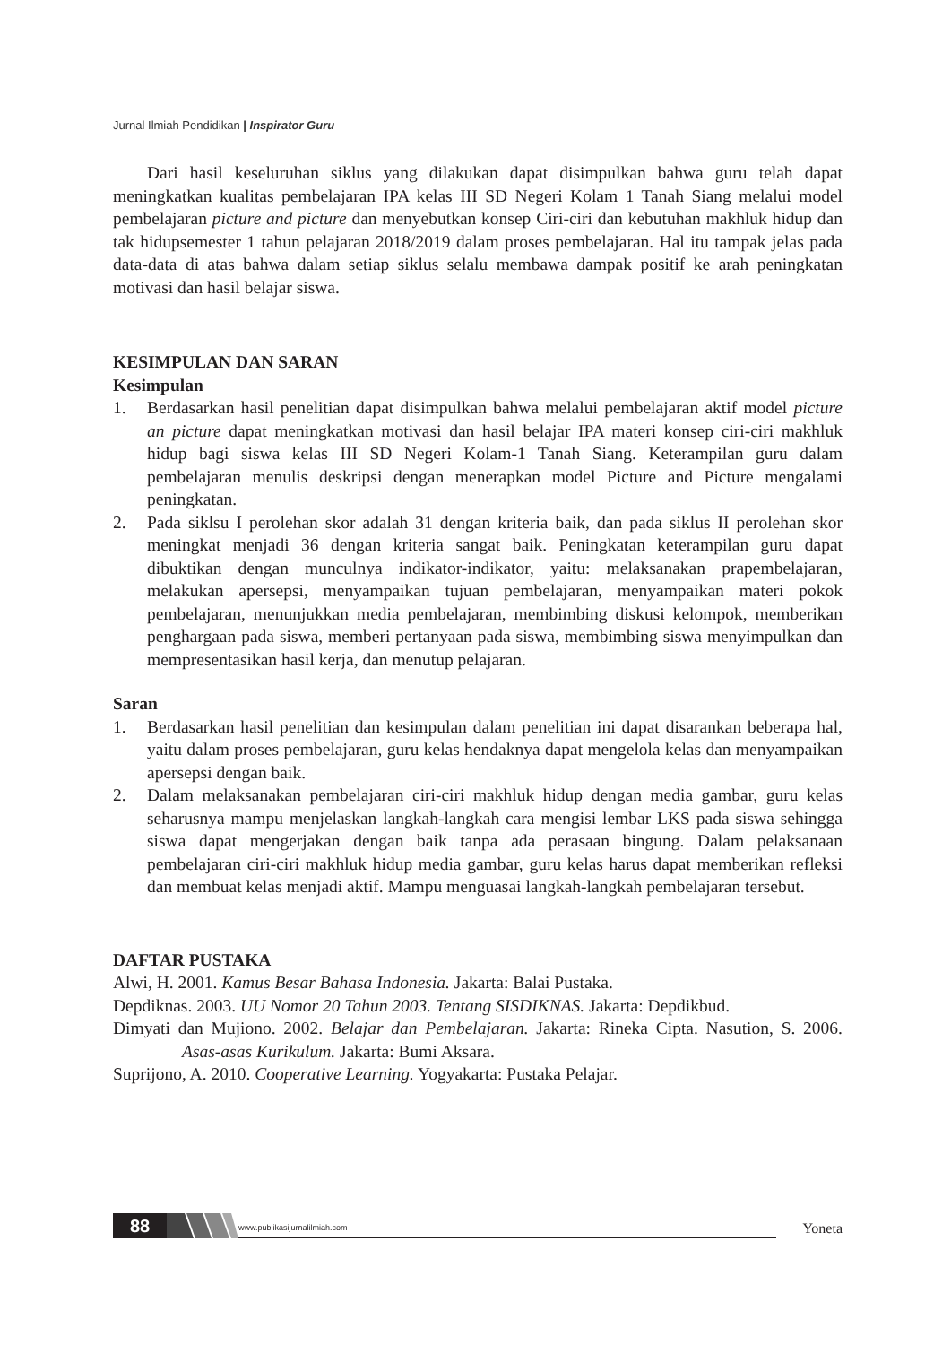Jurnal Ilmiah Pendidikan | Inspirator Guru
Dari hasil keseluruhan siklus yang dilakukan dapat disimpulkan bahwa guru telah dapat meningkatkan kualitas pembelajaran IPA kelas III SD Negeri Kolam 1 Tanah Siang melalui model pembelajaran picture and picture dan menyebutkan konsep Ciri-ciri dan kebutuhan makhluk hidup dan tak hidupsemester 1 tahun pelajaran 2018/2019 dalam proses pembelajaran. Hal itu tampak jelas pada data-data di atas bahwa dalam setiap siklus selalu membawa dampak positif ke arah peningkatan motivasi dan hasil belajar siswa.
KESIMPULAN DAN SARAN
Kesimpulan
1. Berdasarkan hasil penelitian dapat disimpulkan bahwa melalui pembelajaran aktif model picture an picture dapat meningkatkan motivasi dan hasil belajar IPA materi konsep ciri-ciri makhluk hidup bagi siswa kelas III SD Negeri Kolam-1 Tanah Siang. Keterampilan guru dalam pembelajaran menulis deskripsi dengan menerapkan model Picture and Picture mengalami peningkatan.
2. Pada siklsu I perolehan skor adalah 31 dengan kriteria baik, dan pada siklus II perolehan skor meningkat menjadi 36 dengan kriteria sangat baik. Peningkatan keterampilan guru dapat dibuktikan dengan munculnya indikator-indikator, yaitu: melaksanakan prapembelajaran, melakukan apersepsi, menyampaikan tujuan pembelajaran, menyampaikan materi pokok pembelajaran, menunjukkan media pembelajaran, membimbing diskusi kelompok, memberikan penghargaan pada siswa, memberi pertanyaan pada siswa, membimbing siswa menyimpulkan dan mempresentasikan hasil kerja, dan menutup pelajaran.
Saran
1. Berdasarkan hasil penelitian dan kesimpulan dalam penelitian ini dapat disarankan beberapa hal, yaitu dalam proses pembelajaran, guru kelas hendaknya dapat mengelola kelas dan menyampaikan apersepsi dengan baik.
2. Dalam melaksanakan pembelajaran ciri-ciri makhluk hidup dengan media gambar, guru kelas seharusnya mampu menjelaskan langkah-langkah cara mengisi lembar LKS pada siswa sehingga siswa dapat mengerjakan dengan baik tanpa ada perasaan bingung. Dalam pelaksanaan pembelajaran ciri-ciri makhluk hidup media gambar, guru kelas harus dapat memberikan refleksi dan membuat kelas menjadi aktif. Mampu menguasai langkah-langkah pembelajaran tersebut.
DAFTAR PUSTAKA
Alwi, H. 2001. Kamus Besar Bahasa Indonesia. Jakarta: Balai Pustaka.
Depdiknas. 2003. UU Nomor 20 Tahun 2003. Tentang SISDIKNAS. Jakarta: Depdikbud.
Dimyati dan Mujiono. 2002. Belajar dan Pembelajaran. Jakarta: Rineka Cipta. Nasution, S. 2006. Asas-asas Kurikulum. Jakarta: Bumi Aksara.
Suprijono, A. 2010. Cooperative Learning. Yogyakarta: Pustaka Pelajar.
88 www.publikasijurnalilmiah.com Yoneta